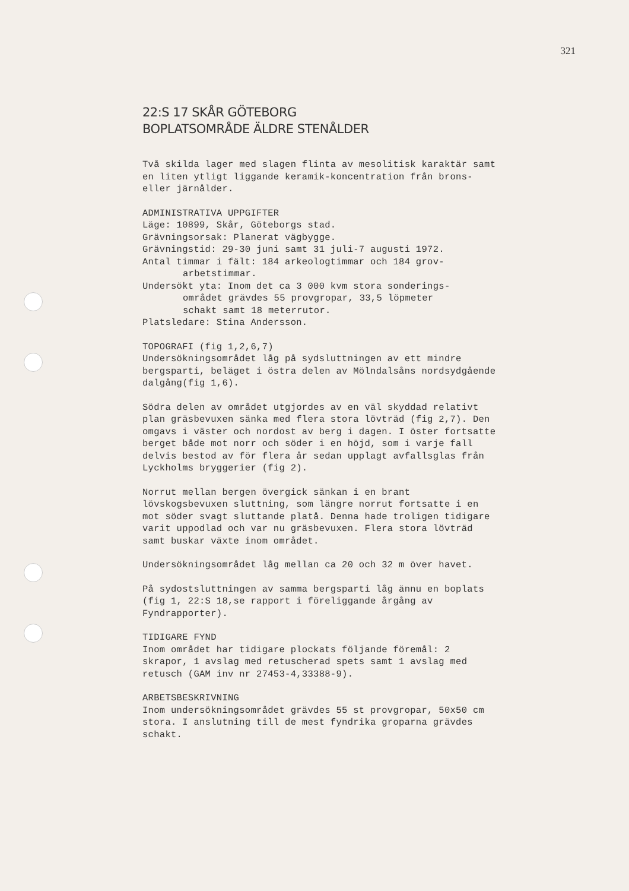321
22:S 17 SKÅR GÖTEBORG
BOPLATSOMRÅDE ÄLDRE STENÅLDER
Två skilda lager med slagen flinta av mesolitisk karaktär samt en liten ytligt liggande keramik-koncentration från brons- eller järnålder.
ADMINISTRATIVA UPPGIFTER
Läge: 10899, Skår, Göteborgs stad.
Grävningsorsak: Planerat vägbygge.
Grävningstid: 29-30 juni samt 31 juli-7 augusti 1972.
Antal timmar i fält: 184 arkeologtimmar och 184 grov-
arbetstimmar.
Undersökt yta: Inom det ca 3 000 kvm stora sonderings-
området grävdes 55 provgropar, 33,5 löpmeter
schakt samt 18 meterrutor.
Platsledare: Stina Andersson.
TOPOGRAFI (fig 1,2,6,7)
Undersökningsområdet låg på sydsluttningen av ett mindre bergsparti, beläget i östra delen av Mölndalsåns nordsydgående dalgång(fig 1,6).
Södra delen av området utgjordes av en väl skyddad relativt plan gräsbevuxen sänka med flera stora lövträd (fig 2,7). Den omgavs i väster och nordost av berg i dagen. I öster fortsatte berget både mot norr och söder i en höjd, som i varje fall delvis bestod av för flera år sedan upplagt avfallsglas från Lyckholms bryggerier (fig 2).
Norrut mellan bergen övergick sänkan i en brant lövskogsbevuxen sluttning, som längre norrut fortsatte i en mot söder svagt sluttande platå. Denna hade troligen tidigare varit uppodlad och var nu gräsbevuxen. Flera stora lövträd samt buskar växte inom området.
Undersökningsområdet låg mellan ca 20 och 32 m över havet.
På sydostsluttningen av samma bergsparti låg ännu en boplats (fig 1, 22:S 18,se rapport i föreliggande årgång av Fyndrapporter).
TIDIGARE FYND
Inom området har tidigare plockats följande föremål: 2 skrapor, 1 avslag med retuscherad spets samt 1 avslag med retusch (GAM inv nr 27453-4,33388-9).
ARBETSBESKRIVNING
Inom undersökningsområdet grävdes 55 st provgropar, 50x50 cm stora. I anslutning till de mest fyndrika groparna grävdes schakt.